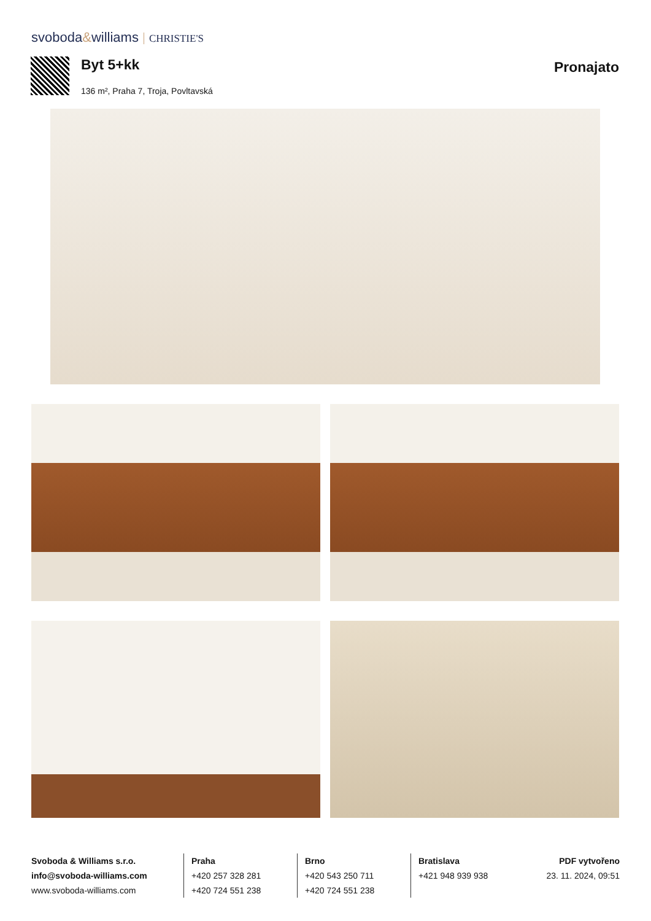svoboda&williams CHRISTIE'S
Byt 5+kk Pronajato
136 m², Praha 7, Troja, Povltavská
Svoboda & Williams s.r.o.
info@svoboda-williams.com
www.svoboda-williams.com
Praha
+420 257 328 281
+420 724 551 238
Brno
+420 543 250 711
+420 724 551 238
Bratislava
+421 948 939 938
PDF vytvořeno
23. 11. 2024, 09:51